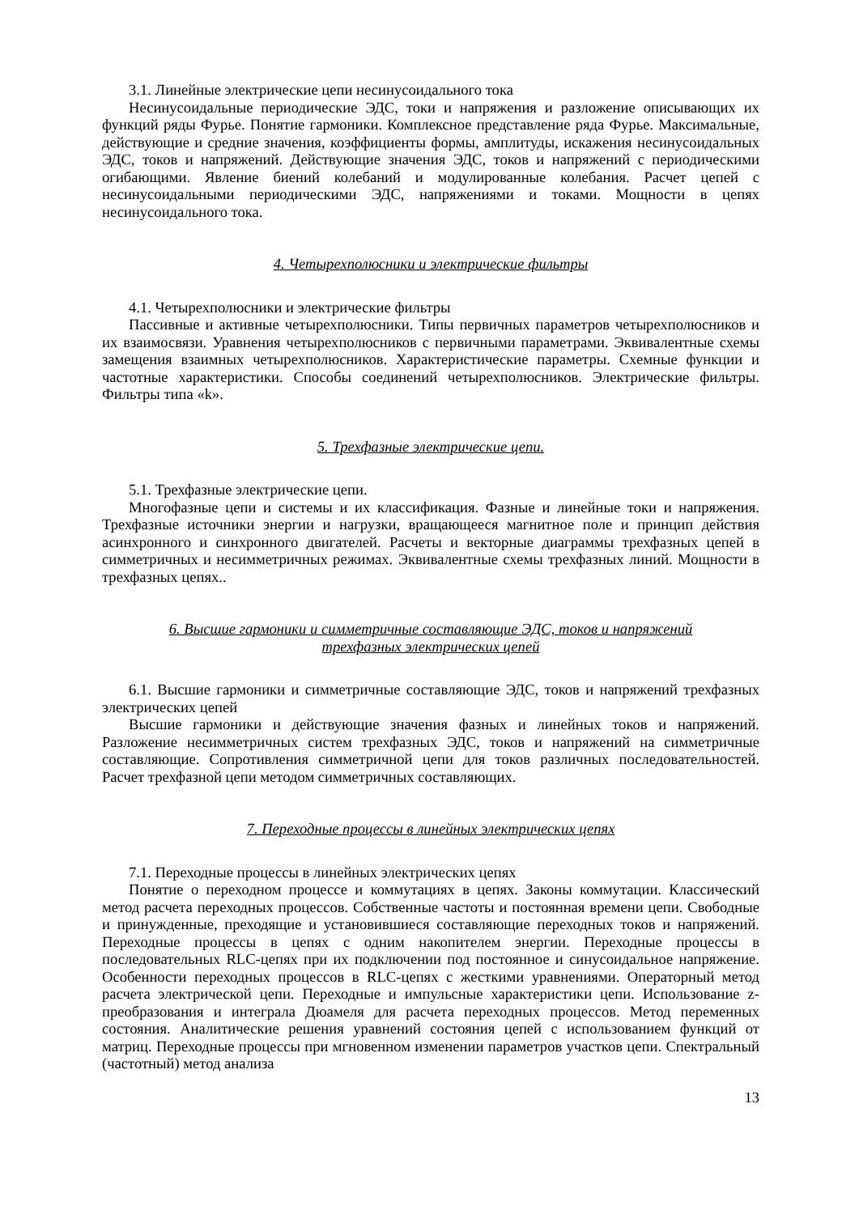3.1. Линейные электрические цепи несинусоидального тока
Несинусоидальные периодические ЭДС, токи и напряжения и разложение описывающих их функций ряды Фурье. Понятие гармоники. Комплексное представление ряда Фурье. Максимальные, действующие и средние значения, коэффициенты формы, амплитуды, искажения несинусоидальных ЭДС, токов и напряжений. Действующие значения ЭДС, токов и напряжений с периодическими огибающими. Явление биений колебаний и модулированные колебания. Расчет цепей с несинусоидальными периодическими ЭДС, напряжениями и токами. Мощности в цепях несинусоидального тока.
4. Четырехполюсники и электрические фильтры
4.1. Четырехполюсники и электрические фильтры
Пассивные и активные четырехполюсники. Типы первичных параметров четырехполюсников и их взаимосвязи. Уравнения четырехполюсников с первичными параметрами. Эквивалентные схемы замещения взаимных четырехполюсников. Характеристические параметры. Схемные функции и частотные характеристики. Способы соединений четырехполюсников. Электрические фильтры. Фильтры типа «k».
5. Трехфазные электрические цепи.
5.1. Трехфазные электрические цепи.
Многофазные цепи и системы и их классификация. Фазные и линейные токи и напряжения. Трехфазные источники энергии и нагрузки, вращающееся магнитное поле и принцип действия асинхронного и синхронного двигателей. Расчеты и векторные диаграммы трехфазных цепей в симметричных и несимметричных режимах. Эквивалентные схемы трехфазных линий. Мощности в трехфазных цепях..
6. Высшие гармоники и симметричные составляющие ЭДС, токов и напряжений
трехфазных электрических цепей
6.1. Высшие гармоники и симметричные составляющие ЭДС, токов и напряжений трехфазных электрических цепей
Высшие гармоники и действующие значения фазных и линейных токов и напряжений. Разложение несимметричных систем трехфазных ЭДС, токов и напряжений на симметричные составляющие. Сопротивления симметричной цепи для токов различных последовательностей. Расчет трехфазной цепи методом симметричных составляющих.
7. Переходные процессы в линейных электрических цепях
7.1. Переходные процессы в линейных электрических цепях
Понятие о переходном процессе и коммутациях в цепях. Законы коммутации. Классический метод расчета переходных процессов. Собственные частоты и постоянная времени цепи. Свободные и принужденные, преходящие и установившиеся составляющие переходных токов и напряжений. Переходные процессы в цепях с одним накопителем энергии. Переходные процессы в последовательных RLC-цепях при их подключении под постоянное и синусоидальное напряжение. Особенности переходных процессов в RLC-цепях с жесткими уравнениями. Операторный метод расчета электрической цепи. Переходные и импульсные характеристики цепи. Использование z-преобразования и интеграла Дюамеля для расчета переходных процессов. Метод переменных состояния. Аналитические решения уравнений состояния цепей с использованием функций от матриц. Переходные процессы при мгновенном изменении параметров участков цепи. Спектральный (частотный) метод анализа
13